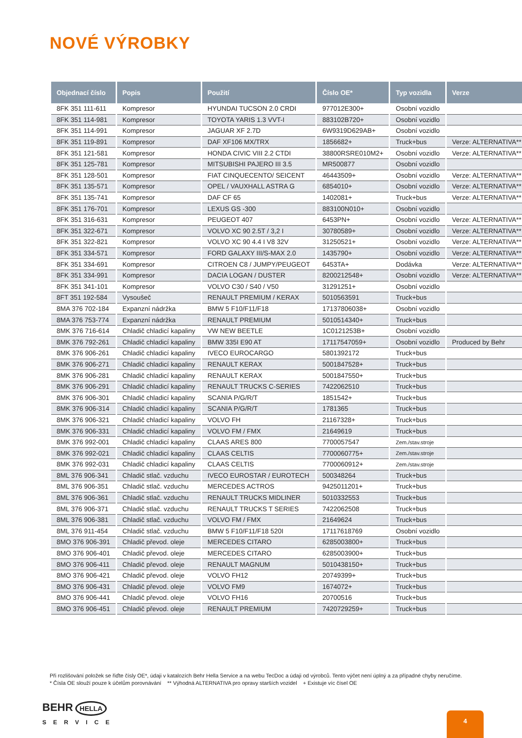NOVÉ VÝROBKY
| Objednací číslo | Popis | Použití | Číslo OE* | Typ vozidla | Verze |
| --- | --- | --- | --- | --- | --- |
| 8FK 351 111-611 | Kompresor | HYUNDAI TUCSON 2.0 CRDI | 977012E300+ | Osobní vozidlo | |
| 8FK 351 114-981 | Kompresor | TOYOTA YARIS 1.3 VVT-I | 883102B720+ | Osobní vozidlo | |
| 8FK 351 114-991 | Kompresor | JAGUAR XF 2.7D | 6W9319D629AB+ | Osobní vozidlo | |
| 8FK 351 119-891 | Kompresor | DAF XF106 MX/TRX | 1856682+ | Truck+bus | Verze: ALTERNATIVA** |
| 8FK 351 121-581 | Kompresor | HONDA CIVIC VIII 2.2 CTDI | 38800RSRE010M2+ | Osobní vozidlo | Verze: ALTERNATIVA** |
| 8FK 351 125-781 | Kompresor | MITSUBISHI PAJERO III 3.5 | MR500877 | Osobní vozidlo | |
| 8FK 351 128-501 | Kompresor | FIAT CINQUECENTO/ SEICENT | 46443509+ | Osobní vozidlo | Verze: ALTERNATIVA** |
| 8FK 351 135-571 | Kompresor | OPEL / VAUXHALL ASTRA G | 6854010+ | Osobní vozidlo | Verze: ALTERNATIVA** |
| 8FK 351 135-741 | Kompresor | DAF CF 65 | 1402081+ | Truck+bus | Verze: ALTERNATIVA** |
| 8FK 351 176-701 | Kompresor | LEXUS GS -300 | 883100N010+ | Osobní vozidlo | |
| 8FK 351 316-631 | Kompresor | PEUGEOT 407 | 6453PN+ | Osobní vozidlo | Verze: ALTERNATIVA** |
| 8FK 351 322-671 | Kompresor | VOLVO XC 90 2.5T / 3,2 I | 30780589+ | Osobní vozidlo | Verze: ALTERNATIVA** |
| 8FK 351 322-821 | Kompresor | VOLVO XC 90 4.4 I V8 32V | 31250521+ | Osobní vozidlo | Verze: ALTERNATIVA** |
| 8FK 351 334-571 | Kompresor | FORD GALAXY III/S-MAX 2.0 | 1435790+ | Osobní vozidlo | Verze: ALTERNATIVA** |
| 8FK 351 334-691 | Kompresor | CITROEN C8 / JUMPY/PEUGEOT | 6453TA+ | Dodávka | Verze: ALTERNATIVA** |
| 8FK 351 334-991 | Kompresor | DACIA LOGAN / DUSTER | 8200212548+ | Osobní vozidlo | Verze: ALTERNATIVA** |
| 8FK 351 341-101 | Kompresor | VOLVO C30 / S40 / V50 | 31291251+ | Osobní vozidlo | |
| 8FT 351 192-584 | Vysoušeč | RENAULT PREMIUM / KERAX | 5010563591 | Truck+bus | |
| 8MA 376 702-184 | Expanzní nádržka | BMW 5 F10/F11/F18 | 17137806038+ | Osobní vozidlo | |
| 8MA 376 753-774 | Expanzní nádržka | RENAULT PREMIUM | 5010514340+ | Truck+bus | |
| 8MK 376 716-614 | Chladič chladicí kapaliny | VW NEW BEETLE | 1C0121253B+ | Osobní vozidlo | |
| 8MK 376 792-261 | Chladič chladicí kapaliny | BMW 335I E90 AT | 17117547059+ | Osobní vozidlo | Produced by Behr |
| 8MK 376 906-261 | Chladič chladicí kapaliny | IVECO EUROCARGO | 5801392172 | Truck+bus | |
| 8MK 376 906-271 | Chladič chladicí kapaliny | RENAULT KERAX | 5001847528+ | Truck+bus | |
| 8MK 376 906-281 | Chladič chladicí kapaliny | RENAULT KERAX | 5001847550+ | Truck+bus | |
| 8MK 376 906-291 | Chladič chladicí kapaliny | RENAULT TRUCKS C-SERIES | 7422062510 | Truck+bus | |
| 8MK 376 906-301 | Chladič chladicí kapaliny | SCANIA P/G/R/T | 1851542+ | Truck+bus | |
| 8MK 376 906-314 | Chladič chladicí kapaliny | SCANIA P/G/R/T | 1781365 | Truck+bus | |
| 8MK 376 906-321 | Chladič chladicí kapaliny | VOLVO FH | 21167328+ | Truck+bus | |
| 8MK 376 906-331 | Chladič chladicí kapaliny | VOLVO FM / FMX | 21649619 | Truck+bus | |
| 8MK 376 992-001 | Chladič chladicí kapaliny | CLAAS ARES 800 | 7700057547 | Zem./stav.stroje | |
| 8MK 376 992-021 | Chladič chladicí kapaliny | CLAAS CELTIS | 7700060775+ | Zem./stav.stroje | |
| 8MK 376 992-031 | Chladič chladicí kapaliny | CLAAS CELTIS | 7700060912+ | Zem./stav.stroje | |
| 8ML 376 906-341 | Chladič stlač. vzduchu | IVECO EUROSTAR / EUROTECH | 500348264 | Truck+bus | |
| 8ML 376 906-351 | Chladič stlač. vzduchu | MERCEDES ACTROS | 9425011201+ | Truck+bus | |
| 8ML 376 906-361 | Chladič stlač. vzduchu | RENAULT TRUCKS MIDLINER | 5010332553 | Truck+bus | |
| 8ML 376 906-371 | Chladič stlač. vzduchu | RENAULT TRUCKS T SERIES | 7422062508 | Truck+bus | |
| 8ML 376 906-381 | Chladič stlač. vzduchu | VOLVO FM / FMX | 21649624 | Truck+bus | |
| 8ML 376 911-454 | Chladič stlač. vzduchu | BMW 5 F10/F11/F18 520I | 17117618769 | Osobní vozidlo | |
| 8MO 376 906-391 | Chladič převod. oleje | MERCEDES CITARO | 6285003800+ | Truck+bus | |
| 8MO 376 906-401 | Chladič převod. oleje | MERCEDES CITARO | 6285003900+ | Truck+bus | |
| 8MO 376 906-411 | Chladič převod. oleje | RENAULT MAGNUM | 5010438150+ | Truck+bus | |
| 8MO 376 906-421 | Chladič převod. oleje | VOLVO FH12 | 20749399+ | Truck+bus | |
| 8MO 376 906-431 | Chladič převod. oleje | VOLVO FM9 | 1674072+ | Truck+bus | |
| 8MO 376 906-441 | Chladič převod. oleje | VOLVO FH16 | 20700516 | Truck+bus | |
| 8MO 376 906-451 | Chladič převod. oleje | RENAULT PREMIUM | 7420729259+ | Truck+bus | |
Při rozlišování položek se řiďte čísly OE*, údaji v katalozích Behr Hella Service a na webu TecDoc a údaji od výrobců. Tento výčet není úplný a za případné chyby neručíme.
* Čísla OE slouží pouze k účelům porovnávání ** Výhodná ALTERNATIVA pro opravy starších vozidel + Existuje víc čísel OE
BEHR HELLA
SERVICE
4